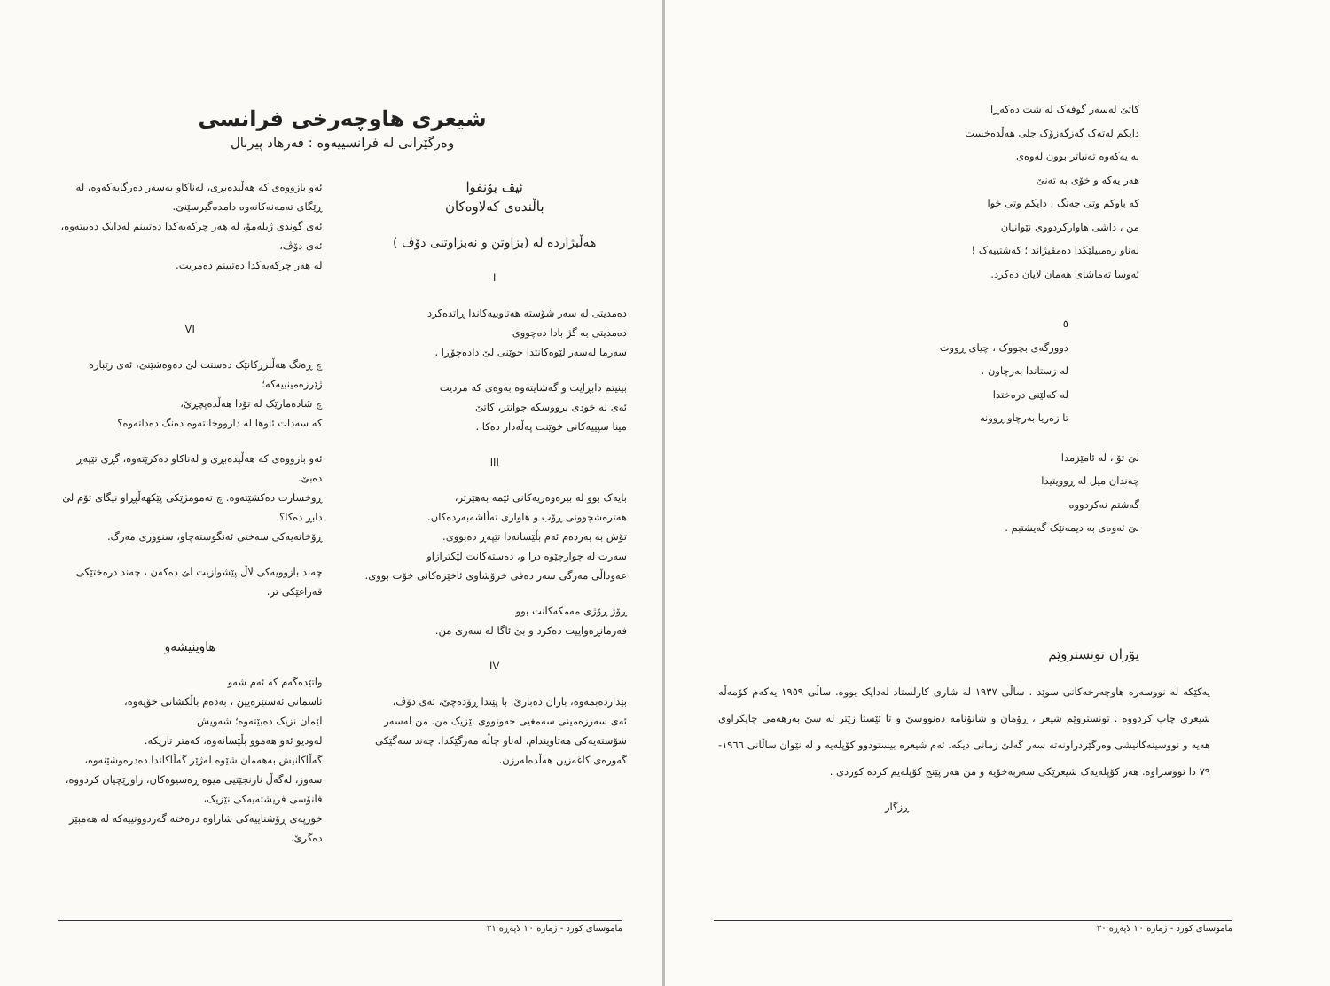شیعری هاوچەرخی فرانسی
وەرگێرانی لە فرانسییەوە : فەرهاد پیربال
ئیڤ بۆنفوا
باڵندەی کەلاوەکان
هەڵبژاردە لە (بزاوتن و نەبزاوتنی دۆڤ )
I
دەمدیتی لە سەر شۆستە هەتاوییەکاندا ڕاتدەکرد
دەمدیتی بە گژ بادا دەچووی
سەرما لەسەر لێوەکانتدا خوێنی لێ دادەچۆڕا .
بینیتم دابڕایت و گەشایتەوە بەوەی کە مردیت
ئەی لە خودی برووسکە جوانتر، کاتێ
مینا سپییەکانی خوێنت پەڵەدار دەکا .
III
بایەک بوو لە بیرەوەریەکانی ئێمە بەهێزتر،
هەترەشچوونی ڕۆب و هاواری تەڵاشەبەردەکان.
تۆش بە بەردەم ئەم بڵێسانەدا تێپەڕ دەبووی.
سەرت لە چوارچێوە درا و، دەستەکانت لێکترازاو
عەوداڵی مەرگی سەر دەفی خرۆشاوی ئاخێزەکانی خۆت بووی.
ڕۆژ ڕۆژی مەمکەکانت بوو
فەرمانڕەواییت دەکرد و بێ ئاگا لە سەری من.
IV
بێداردەبمەوە، باران دەبارێ. با پێتدا ڕۆدەچێ، ئەی دۆڤ،
ئەی سەرزەمینی سەمغیی خەوتووی نێزیک من. من لەسەر
شۆستەیەکی هەتاویندام، لەناو چاڵە مەرگێکدا. چەند سەگێکی گەورەی کاغەزین هەڵدەلەرزن.
ئەو بازووەی کە هەڵیدەبڕی، لەناکاو بەسەر دەرگایەکەوە، لە ڕێگای تەمەنەکانەوە دامدەگیرسێنێ.
ئەی گوندی ژیلەمۆ، لە هەر چرکەیەکدا دەتبینم لەدایک دەبیتەوە، ئەی دۆڤ،
لە هەر چرکەیەکدا دەتبینم دەمریت.
VI
چ ڕەنگ هەڵبزرکانێک دەستت لێ دەوەشێنێ، ئەی زێبارە ژێرزەمینییەکە؛
چ شادەمارێک لە تۆدا هەڵدەپچڕێ،
کە سەدات ئاوها لە دارووخانتەوە دەنگ دەداتەوە؟
ئەو بازووەی کە هەڵیدەبڕی و لەناکاو دەکرێتەوە، گڕی تێپەڕ دەبێ.
ڕوخسارت دەکشێتەوە. چ تەمومژێکی پێکهەڵپڕاو نیگای تۆم لێ دابڕ دەکا؟
ڕۆخانەیەکی سەختی ئەنگوستەچاو، سنووری مەرگ.
چەند بازوویەکی لاڵ پێشوازیت لێ دەکەن ، چەند درەختێکی قەراغێکی تر.
هاوینیشەو
واتێدەگەم کە ئەم شەو
ئاسمانی ئەستێرەیین ، بەدەم باڵکشانی خۆیەوە،
لێمان نزیک دەبێتەوە؛ شەویش
لەودیو ئەو هەموو بڵێسانەوە، کەمتر تاریکە.
گەڵاکانیش بەهەمان شێوە لەژێر گەڵاکاندا دەدرەوشێنەوە،
سەوز، لەگەڵ نارنجێتیی میوە ڕەسیوەکان، زاوزێچیان کردووە،
فانۆسی فریشتەیەکی نێزیک،
خورپەی ڕۆشناییەکی شاراوە درەختە گەردوونییەکە لە هەمبێز دەگرێ.
ماموستای کورد - ژمارە ٢٠ لاپەڕە ٣١
کاتێ لەسەر گوفەک لە شت دەکەڕا
دایکم لەتەک گەزگەزۆک جلی هەڵدەخست
بە یەکەوە تەنیاتر بوون لەوەی
هەر یەکە و خۆی بە تەنێ
کە باوکم وتی جەنگ ، دایکم وتی خوا
من ، داشی هاوارکردووی نێوانیان
لەناو زەمبیلێکدا دەمقیژاند ؛ کەشتییەک !
ئەوسا تەماشای هەمان لایان دەکرد.
٥
دوورگەی بچووک ، چیای ڕووت
لە زستاندا بەرچاون .
لە کەلێنی درەختدا
تا زەریا بەرچاو ڕوونە
لێ تۆ ، لە ئامێزمدا
چەندان میل لە ڕوویتیدا
گەشتم نەکردووە
بێ ئەوەی بە دیمەنێک گەیشتبم .
یۆران تونستروێم
یەکێکە لە نووسەرە هاوچەرخەکانی سوێد . ساڵی ١٩٣٧ لە شاری کارلستاد لەدایک بووە. ساڵی ١٩٥٩ یەکەم کۆمەڵە شیعری چاپ کردووە . تونستروێم شیعر ، ڕۆمان و شانۆنامە دەنووسێ و تا ئێستا زێتر لە سێ بەرهەمی چاپکراوی هەیە و نووسینەکانیشی وەرگێردراونەتە سەر گەلێ زمانی دیکە. ئەم شیعرە بیستودوو کۆپلەیە و لە نێوان ساڵانی ١٩٦٦- ٧٩ دا نووسراوە. هەر کۆپلەیەک شیعرێکی سەربەخۆیە و من هەر پێنج کۆپلەیم کردە کوردی .
ڕزگار
ماموستای کورد - ژمارە ٢٠ لاپەڕە ٣٠